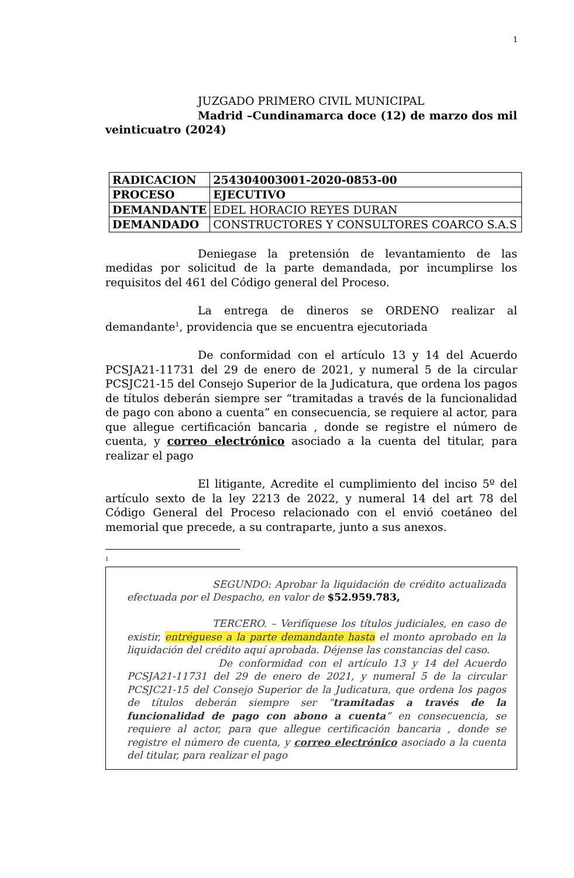1
JUZGADO PRIMERO CIVIL MUNICIPAL
Madrid –Cundinamarca doce (12) de marzo dos mil veinticuatro (2024)
| RADICACION | 254304003001-2020-0853-00 |
| PROCESO | EJECUTIVO |
| DEMANDANTE | EDEL HORACIO REYES DURAN |
| DEMANDADO | CONSTRUCTORES Y CONSULTORES COARCO S.A.S |
Deniegase la pretensión de levantamiento de las medidas por solicitud de la parte demandada, por incumplirse los requisitos del 461 del Código general del Proceso.
La entrega de dineros se ORDENO realizar al demandante<sup>1</sup>, providencia que se encuentra ejecutoriada
De conformidad con el artículo 13 y 14 del Acuerdo PCSJA21-11731 del 29 de enero de 2021, y numeral 5 de la circular PCSJC21-15 del Consejo Superior de la Judicatura, que ordena los pagos de títulos deberán siempre ser “tramitadas a través de la funcionalidad de pago con abono a cuenta” en consecuencia, se requiere al actor, para que allegue certificación bancaria , donde se registre el número de cuenta, y correo electrónico asociado a la cuenta del titular, para realizar el pago
El litigante, Acredite el cumplimiento del inciso 5º del artículo sexto de la ley 2213 de 2022, y numeral 14 del art 78 del Código General del Proceso relacionado con el envió coetáneo del memorial que precede, a su contraparte, junto a sus anexos.
1
SEGUNDO: Aprobar la liquidación de crédito actualizada efectuada por el Despacho, en valor de $52.959.783,
TERCERO. – Verifíquese los títulos judiciales, en caso de existir, entréguese a la parte demandante hasta el monto aprobado en la liquidación del crédito aquí aprobada. Déjense las constancias del caso.
De conformidad con el artículo 13 y 14 del Acuerdo PCSJA21-11731 del 29 de enero de 2021, y numeral 5 de la circular PCSJC21-15 del Consejo Superior de la Judicatura, que ordena los pagos de títulos deberán siempre ser “tramitadas a través de la funcionalidad de pago con abono a cuenta” en consecuencia, se requiere al actor, para que allegue certificación bancaria , donde se registre el número de cuenta, y correo electrónico asociado a la cuenta del titular, para realizar el pago